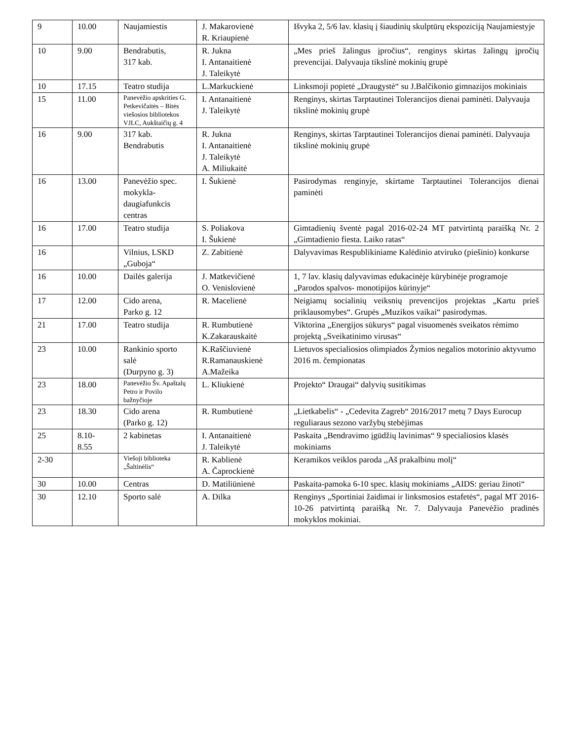| 9 | 10.00 | Naujamiestis | J. Makarovienė R. Kriaupienė | Išvyka 2, 5/6 lav. klasių į šiaudinių skulptūrų ekspoziciją Naujamiestyje |
| 10 | 9.00 | Bendrabutis, 317 kab. | R. Jukna I. Antanaitienė J. Taleikytė | „Mes prieš žalingus įpročius“, renginys skirtas žalingų įpročių prevencijai. Dalyvauja tikslinė mokinių grupė |
| 10 | 17.15 | Teatro studija | L.Markuckienė | Linksmoji popietė „Draugystė“ su J.Balčikonio gimnazijos mokiniais |
| 15 | 11.00 | Panevėžio apskrities G. Petkevičaitės – Bitės viešosios bibliotekos VJLC, Aukštaičių g. 4 | I. Antanaitienė J. Taleikytė | Renginys, skirtas Tarptautinei Tolerancijos dienai paminėti. Dalyvauja tikslinė mokinių grupė |
| 16 | 9.00 | 317 kab. Bendrabutis | R. Jukna I. Antanaitienė J. Taleikytė A. Miliukaitė | Renginys, skirtas Tarptautinei Tolerancijos dienai paminėti. Dalyvauja tikslinė mokinių grupė |
| 16 | 13.00 | Panevėžio spec. mokykla-daugiafunkcis centras | I. Šukienė | Pasirodymas renginyje, skirtame Tarptautinei Tolerancijos dienai paminėti |
| 16 | 17.00 | Teatro studija | S. Poliakova I. Šukienė | Gimtadienių šventė pagal 2016-02-24 MT patvirtintą paraišką Nr. 2 „Gimtadienio fiesta. Laiko ratas“ |
| 16 | | Vilnius, LSKD „Guboja“ | Z. Zabitienė | Dalyvavimas Respublikiniame Kalėdinio atviruko (piešinio) konkurse |
| 16 | 10.00 | Dailės galerija | J. Matkevičienė O. Venislovienė | 1, 7 lav. klasių dalyvavimas edukacinėje kūrybinėje programoje „Parodos spalvos- monotipijos kūrinyje“ |
| 17 | 12.00 | Cido arena, Parko g. 12 | R. Macelienė | Neigiamų socialinių veiksnių prevencijos projektas „Kartu prieš priklausomybes“. Grupės „Muzikos vaikai“ pasirodymas. |
| 21 | 17.00 | Teatro studija | R. Rumbutienė K.Zakarauskaitė | Viktorina „Energijos sūkurys“ pagal visuomenės sveikatos rėmimo projektą „Sveikatinimo virusas“ |
| 23 | 10.00 | Rankinio sporto salė (Durpyno g. 3) | K.Raščiuvienė R.Ramanauskienė A.Mažeika | Lietuvos specialiosios olimpiados Žymios negalios motorinio aktyvumo 2016 m. čempionatas |
| 23 | 18.00 | Panevėžio Šv. Apaštalų Petro ir Povilo bažnyčioje | L. Kliukienė | Projekto“ Draugai“ dalyvių susitikimas |
| 23 | 18.30 | Cido arena (Parko g. 12) | R. Rumbutienė | „Lietkabelis“ - „Cedevita Zagreb“ 2016/2017 metų 7 Days Eurocup reguliaraus sezono varžybų stebėjimas |
| 25 | 8.10- 8.55 | 2 kabinetas | I. Antanaitienė J. Taleikytė | Paskaita „Bendravimo įgūdžių lavinimas“ 9 specialiosios klasės mokiniams |
| 2-30 | | Viešoji biblioteka „Šaltinėlis“ | R. Kablienė A. Čaprockienė | Keramikos veiklos paroda ,,Aš prakalbinu molį“ |
| 30 | 10.00 | Centras | D. Matiliūnienė | Paskaita-pamoka 6-10 spec. klasių mokiniams „AIDS: geriau žinoti“ |
| 30 | 12.10 | Sporto salė | A. Dilka | Renginys „Sportiniai žaidimai ir linksmosios estafetės“, pagal MT 2016-10-26 patvirtintą paraišką Nr. 7. Dalyvauja Panevėžio pradinės mokyklos mokiniai. |